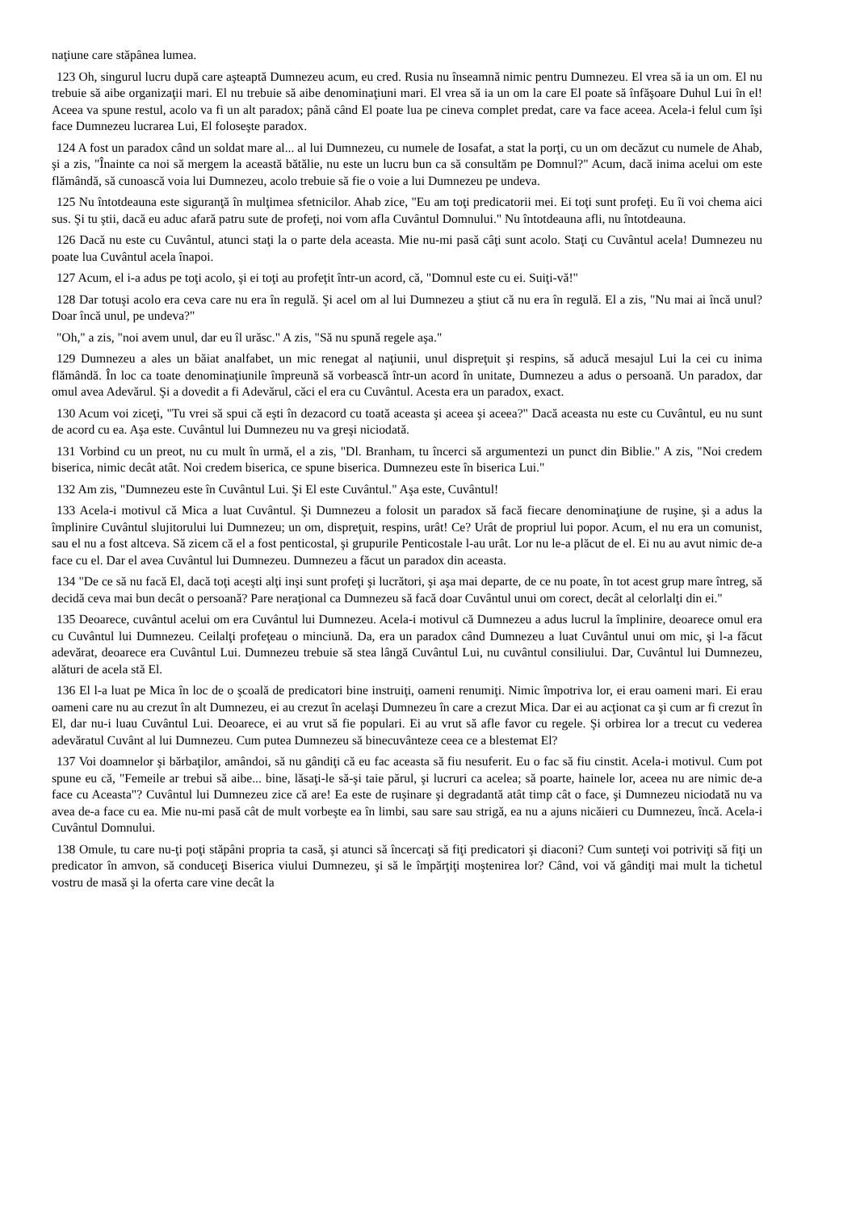naţiune care stăpânea lumea.
123 Oh, singurul lucru după care aşteaptă Dumnezeu acum, eu cred. Rusia nu înseamnă nimic pentru Dumnezeu. El vrea să ia un om. El nu trebuie să aibe organizaţii mari. El nu trebuie să aibe denominaţiuni mari. El vrea să ia un om la care El poate să înfăşoare Duhul Lui în el! Aceea va spune restul, acolo va fi un alt paradox; până când El poate lua pe cineva complet predat, care va face aceea. Acela-i felul cum îşi face Dumnezeu lucrarea Lui, El foloseşte paradox.
124 A fost un paradox când un soldat mare al... al lui Dumnezeu, cu numele de Iosafat, a stat la porţi, cu un om decăzut cu numele de Ahab, şi a zis, "Înainte ca noi să mergem la această bătălie, nu este un lucru bun ca să consultăm pe Domnul?" Acum, dacă inima acelui om este flămândă, să cunoască voia lui Dumnezeu, acolo trebuie să fie o voie a lui Dumnezeu pe undeva.
125 Nu întotdeauna este siguranţă în mulţimea sfetnicilor. Ahab zice, "Eu am toţi predicatorii mei. Ei toţi sunt profeţi. Eu îi voi chema aici sus. Şi tu ştii, dacă eu aduc afară patru sute de profeţi, noi vom afla Cuvântul Domnului." Nu întotdeauna afli, nu întotdeauna.
126 Dacă nu este cu Cuvântul, atunci staţi la o parte dela aceasta. Mie nu-mi pasă câţi sunt acolo. Staţi cu Cuvântul acela! Dumnezeu nu poate lua Cuvântul acela înapoi.
127 Acum, el i-a adus pe toţi acolo, şi ei toţi au profeţit într-un acord, că, "Domnul este cu ei. Suiţi-vă!"
128 Dar totuşi acolo era ceva care nu era în regulă. Şi acel om al lui Dumnezeu a ştiut că nu era în regulă. El a zis, "Nu mai ai încă unul? Doar încă unul, pe undeva?"
"Oh," a zis, "noi avem unul, dar eu îl urăsc." A zis, "Să nu spună regele aşa."
129 Dumnezeu a ales un băiat analfabet, un mic renegat al naţiunii, unul dispreţuit şi respins, să aducă mesajul Lui la cei cu inima flămândă. În loc ca toate denominaţiunile împreună să vorbească într-un acord în unitate, Dumnezeu a adus o persoană. Un paradox, dar omul avea Adevărul. Şi a dovedit a fi Adevărul, căci el era cu Cuvântul. Acesta era un paradox, exact.
130 Acum voi ziceţi, "Tu vrei să spui că eşti în dezacord cu toată aceasta şi aceea şi aceea?" Dacă aceasta nu este cu Cuvântul, eu nu sunt de acord cu ea. Aşa este. Cuvântul lui Dumnezeu nu va greşi niciodată.
131 Vorbind cu un preot, nu cu mult în urmă, el a zis, "Dl. Branham, tu încerci să argumentezi un punct din Biblie." A zis, "Noi credem biserica, nimic decât atât. Noi credem biserica, ce spune biserica. Dumnezeu este în biserica Lui."
132 Am zis, "Dumnezeu este în Cuvântul Lui. Şi El este Cuvântul." Aşa este, Cuvântul!
133 Acela-i motivul că Mica a luat Cuvântul. Şi Dumnezeu a folosit un paradox să facă fiecare denominaţiune de ruşine, şi a adus la împlinire Cuvântul slujitorului lui Dumnezeu; un om, dispreţuit, respins, urât! Ce? Urât de propriul lui popor. Acum, el nu era un comunist, sau el nu a fost altceva. Să zicem că el a fost penticostal, şi grupurile Penticostale l-au urât. Lor nu le-a plăcut de el. Ei nu au avut nimic de-a face cu el. Dar el avea Cuvântul lui Dumnezeu. Dumnezeu a făcut un paradox din aceasta.
134 "De ce să nu facă El, dacă toţi aceşti alţi inşi sunt profeţi şi lucrători, şi aşa mai departe, de ce nu poate, în tot acest grup mare întreg, să decidă ceva mai bun decât o persoană? Pare neraţional ca Dumnezeu să facă doar Cuvântul unui om corect, decât al celorlalţi din ei."
135 Deoarece, cuvântul acelui om era Cuvântul lui Dumnezeu. Acela-i motivul că Dumnezeu a adus lucrul la împlinire, deoarece omul era cu Cuvântul lui Dumnezeu. Ceilalţi profeţeau o minciună. Da, era un paradox când Dumnezeu a luat Cuvântul unui om mic, şi l-a făcut adevărat, deoarece era Cuvântul Lui. Dumnezeu trebuie să stea lângă Cuvântul Lui, nu cuvântul consiliului. Dar, Cuvântul lui Dumnezeu, alături de acela stă El.
136 El l-a luat pe Mica în loc de o şcoală de predicatori bine instruiţi, oameni renumiţi. Nimic împotriva lor, ei erau oameni mari. Ei erau oameni care nu au crezut în alt Dumnezeu, ei au crezut în acelaşi Dumnezeu în care a crezut Mica. Dar ei au acţionat ca şi cum ar fi crezut în El, dar nu-i luau Cuvântul Lui. Deoarece, ei au vrut să fie populari. Ei au vrut să afle favor cu regele. Şi orbirea lor a trecut cu vederea adevăratul Cuvânt al lui Dumnezeu. Cum putea Dumnezeu să binecuvânteze ceea ce a blestemat El?
137 Voi doamnelor şi bărbaţilor, amândoi, să nu gândiţi că eu fac aceasta să fiu nesuferit. Eu o fac să fiu cinstit. Acela-i motivul. Cum pot spune eu că, "Femeile ar trebui să aibe... bine, lăsaţi-le să-şi taie părul, şi lucruri ca acelea; să poarte, hainele lor, aceea nu are nimic de-a face cu Aceasta"? Cuvântul lui Dumnezeu zice că are! Ea este de ruşinare şi degradantă atât timp cât o face, şi Dumnezeu niciodată nu va avea de-a face cu ea. Mie nu-mi pasă cât de mult vorbeşte ea în limbi, sau sare sau strigă, ea nu a ajuns nicăieri cu Dumnezeu, încă. Acela-i Cuvântul Domnului.
138 Omule, tu care nu-ţi poţi stăpâni propria ta casă, şi atunci să încercaţi să fiţi predicatori şi diaconi? Cum sunteţi voi potriviţi să fiţi un predicator în amvon, să conduceţi Biserica viului Dumnezeu, şi să le împărţiţi moştenirea lor? Când, voi vă gândiţi mai mult la tichetul vostru de masă şi la oferta care vine decât la